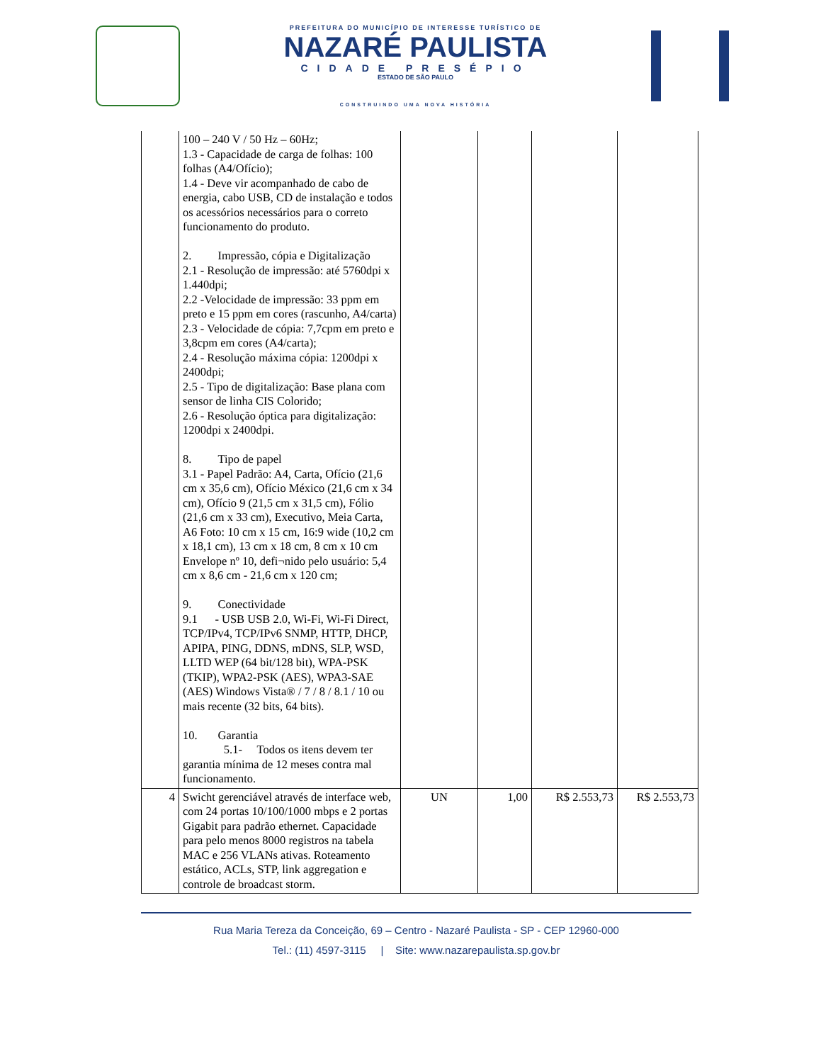PREFEITURA DO MUNICÍPIO DE INTERESSE TURÍSTICO DE
NAZARÉ PAULISTA
CIDADE PRESÉPIO
ESTADO DE SÃO PAULO
CONSTRUINDO UMA NOVA HISTÓRIA
| | 100 – 240 V / 50 Hz – 60Hz; 1.3 - Capacidade de carga de folhas: 100 folhas (A4/Ofício); 1.4 - Deve vir acompanhado de cabo de energia, cabo USB, CD de instalação e todos os acessórios necessários para o correto funcionamento do produto. 2. Impressão, cópia e Digitalização 2.1 - Resolução de impressão: até 5760dpi x 1.440dpi; 2.2 -Velocidade de impressão: 33 ppm em preto e 15 ppm em cores (rascunho, A4/carta) 2.3 - Velocidade de cópia: 7,7cpm em preto e 3,8cpm em cores (A4/carta); 2.4 - Resolução máxima cópia: 1200dpi x 2400dpi; 2.5 - Tipo de digitalização: Base plana com sensor de linha CIS Colorido; 2.6 - Resolução óptica para digitalização: 1200dpi x 2400dpi. 8. Tipo de papel 3.1 - Papel Padrão: A4, Carta, Ofício (21,6 cm x 35,6 cm), Ofício México (21,6 cm x 34 cm), Ofício 9 (21,5 cm x 31,5 cm), Fólio (21,6 cm x 33 cm), Executivo, Meia Carta, A6 Foto: 10 cm x 15 cm, 16:9 wide (10,2 cm x 18,1 cm), 13 cm x 18 cm, 8 cm x 10 cm Envelope nº 10, defi¬nido pelo usuário: 5,4 cm x 8,6 cm - 21,6 cm x 120 cm; 9. Conectividade 9.1 - USB USB 2.0, Wi-Fi, Wi-Fi Direct, TCP/IPv4, TCP/IPv6 SNMP, HTTP, DHCP, APIPA, PING, DDNS, mDNS, SLP, WSD, LLTD WEP (64 bit/128 bit), WPA-PSK (TKIP), WPA2-PSK (AES), WPA3-SAE (AES) Windows Vista® / 7 / 8 / 8.1 / 10 ou mais recente (32 bits, 64 bits). 10. Garantia 5.1- Todos os itens devem ter garantia mínima de 12 meses contra mal funcionamento. | | | | |
| 4 | Swicht gerenciável através de interface web, com 24 portas 10/100/1000 mbps e 2 portas Gigabit para padrão ethernet. Capacidade para pelo menos 8000 registros na tabela MAC e 256 VLANs ativas. Roteamento estático, ACLs, STP, link aggregation e controle de broadcast storm. | UN | 1,00 | R$ 2.553,73 | R$ 2.553,73 |
Rua Maria Tereza da Conceição, 69 – Centro - Nazaré Paulista - SP - CEP 12960-000
Tel.: (11) 4597-3115 | Site: www.nazarepaulista.sp.gov.br